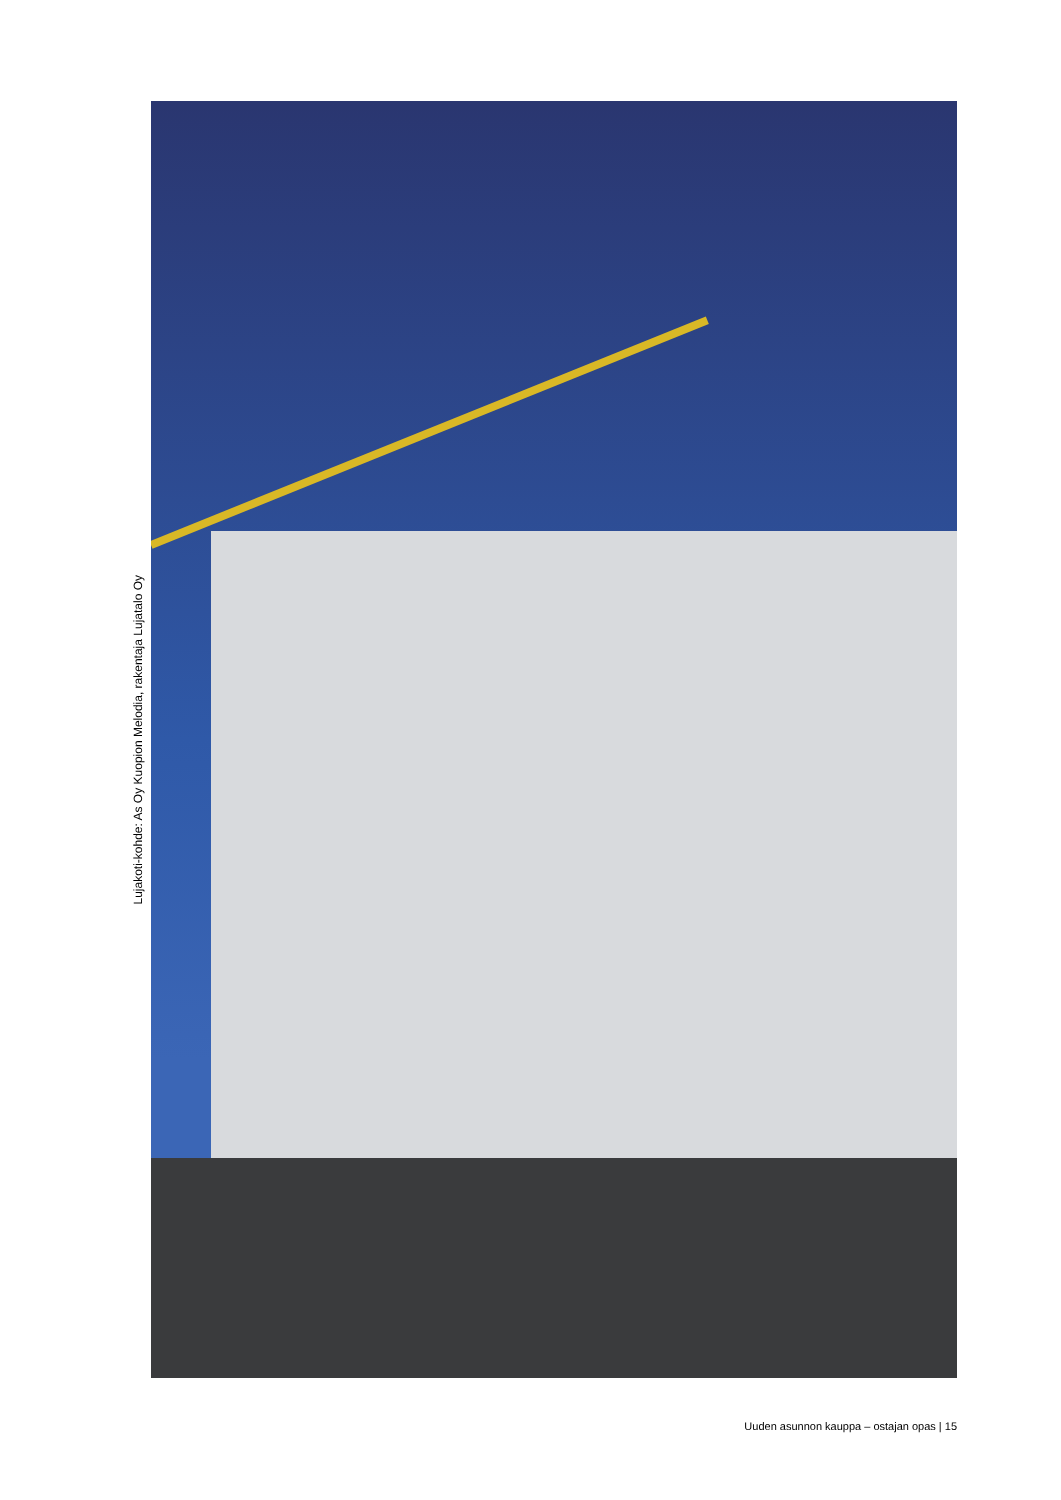Lujakoti-kohde: As Oy Kuopion Melodia, rakentaja Lujatalo Oy
Uuden asunnon kauppa – ostajan opas | 15